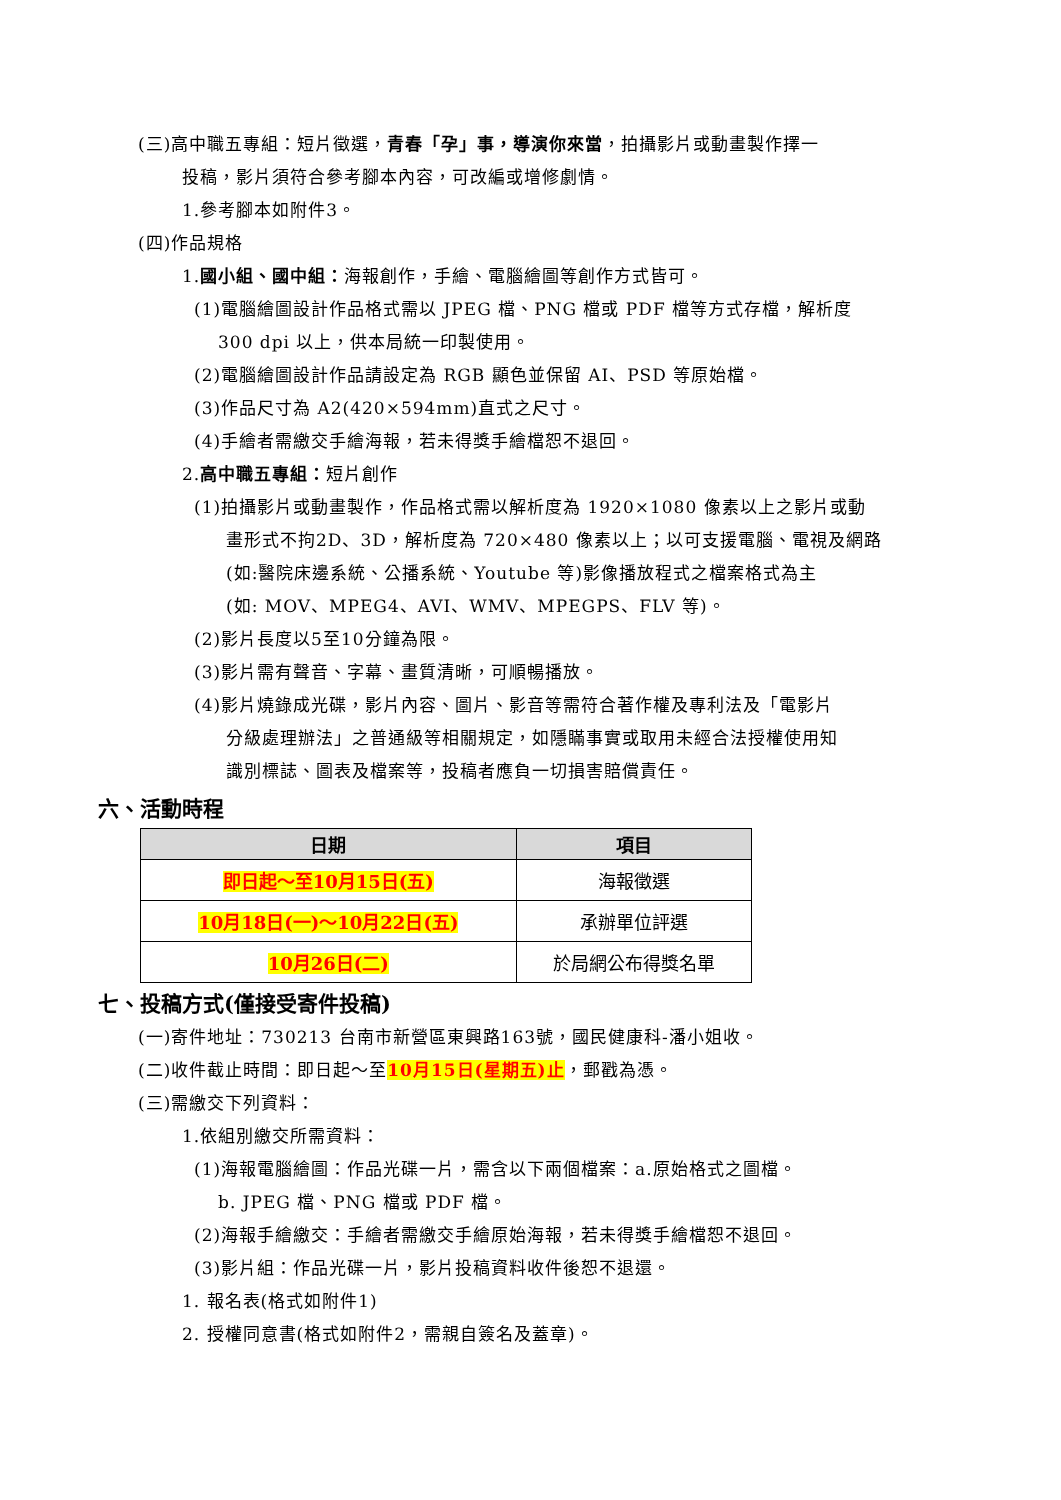(三)高中職五專組：短片徵選，青春「孕」事，導演你來當，拍攝影片或動畫製作擇一
投稿，影片須符合參考腳本內容，可改編或增修劇情。
1.參考腳本如附件3。
(四)作品規格
1.國小組、國中組：海報創作，手繪、電腦繪圖等創作方式皆可。
(1)電腦繪圖設計作品格式需以 JPEG 檔、PNG 檔或 PDF 檔等方式存檔，解析度
300 dpi 以上，供本局統一印製使用。
(2)電腦繪圖設計作品請設定為 RGB 顯色並保留 AI、PSD 等原始檔。
(3)作品尺寸為 A2(420×594mm)直式之尺寸。
(4)手繪者需繳交手繪海報，若未得獎手繪檔恕不退回。
2.高中職五專組：短片創作
(1)拍攝影片或動畫製作，作品格式需以解析度為 1920×1080 像素以上之影片或動
畫形式不拘2D、3D，解析度為 720×480 像素以上；以可支援電腦、電視及網路
(如:醫院床邊系統、公播系統、Youtube 等)影像播放程式之檔案格式為主
(如: MOV、MPEG4、AVI、WMV、MPEGPS、FLV 等)。
(2)影片長度以5至10分鐘為限。
(3)影片需有聲音、字幕、畫質清晰，可順暢播放。
(4)影片燒錄成光碟，影片內容、圖片、影音等需符合著作權及專利法及「電影片
分級處理辦法」之普通級等相關規定，如隱瞞事實或取用未經合法授權使用知
識別標誌、圖表及檔案等，投稿者應負一切損害賠償責任。
六、活動時程
| 日期 | 項目 |
| --- | --- |
| 即日起～至10月15日(五) | 海報徵選 |
| 10月18日(一)～10月22日(五) | 承辦單位評選 |
| 10月26日(二) | 於局網公布得獎名單 |
七、投稿方式(僅接受寄件投稿)
(一)寄件地址：730213 台南市新營區東興路163號，國民健康科-潘小姐收。
(二)收件截止時間：即日起～至10月15日(星期五)止，郵戳為憑。
(三)需繳交下列資料：
1.依組別繳交所需資料：
(1)海報電腦繪圖：作品光碟一片，需含以下兩個檔案：a.原始格式之圖檔。
b. JPEG 檔、PNG 檔或 PDF 檔。
(2)海報手繪繳交：手繪者需繳交手繪原始海報，若未得獎手繪檔恕不退回。
(3)影片組：作品光碟一片，影片投稿資料收件後恕不退還。
1. 報名表(格式如附件1)
2. 授權同意書(格式如附件2，需親自簽名及蓋章)。